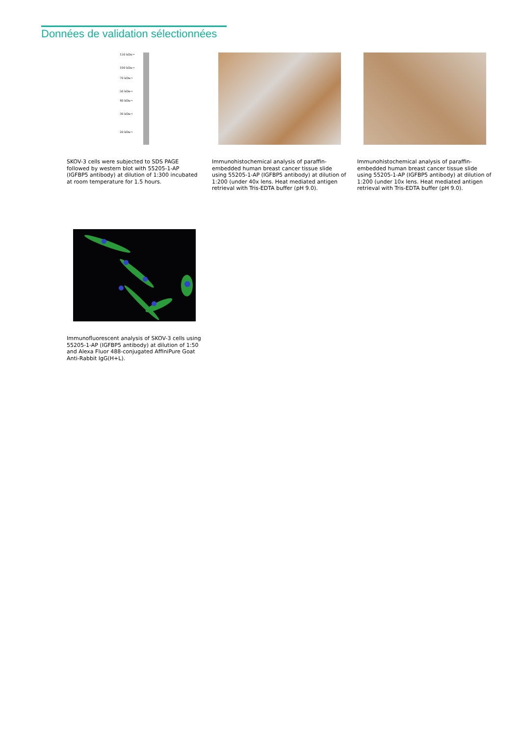Données de validation sélectionnées
150 kDa→
100 kDa→
70 kDa→
50 kDa→
40 kDa→
30 kDa→
20 kDa→
SKOV-3 cells were subjected to SDS PAGE followed by western blot with 55205-1-AP (IGFBP5 antibody) at dilution of 1:300 incubated at room temperature for 1.5 hours.
Immunohistochemical analysis of paraffin-embedded human breast cancer tissue slide using 55205-1-AP (IGFBP5 antibody) at dilution of 1:200 (under 40x lens. Heat mediated antigen retrieval with Tris-EDTA buffer (pH 9.0).
Immunohistochemical analysis of paraffin-embedded human breast cancer tissue slide using 55205-1-AP (IGFBP5 antibody) at dilution of 1:200 (under 10x lens. Heat mediated antigen retrieval with Tris-EDTA buffer (pH 9.0).
Immunofluorescent analysis of SKOV-3 cells using 55205-1-AP (IGFBP5 antibody) at dilution of 1:50 and Alexa Fluor 488-conjugated AffiniPure Goat Anti-Rabbit IgG(H+L).